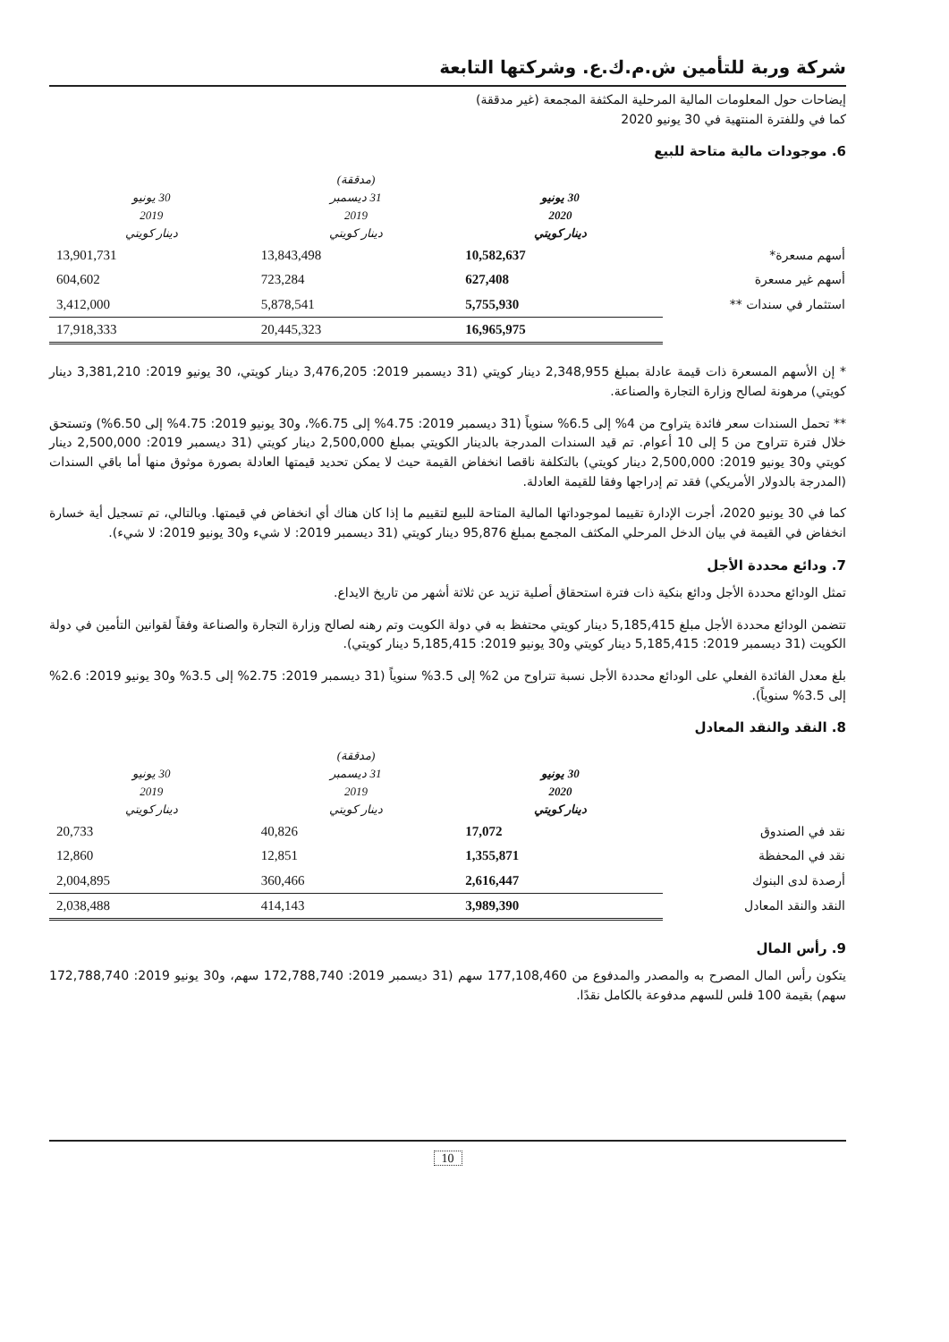شركة وربة للتأمين ش.م.ك.ع. وشركتها التابعة
إيضاحات حول المعلومات المالية المرحلية المكثفة المجمعة (غير مدققة)
كما في وللفترة المنتهية في 30 يونيو 2020
6. موجودات مالية متاحة للبيع
| | 30 يونيو 2020 دينار كويتي | (مدققة) 31 ديسمبر 2019 دينار كويتي | 30 يونيو 2019 دينار كويتي |
| --- | --- | --- | --- |
| أسهم مسعرة* | 10,582,637 | 13,843,498 | 13,901,731 |
| أسهم غير مسعرة | 627,408 | 723,284 | 604,602 |
| استثمار في سندات ** | 5,755,930 | 5,878,541 | 3,412,000 |
| | 16,965,975 | 20,445,323 | 17,918,333 |
* إن الأسهم المسعرة ذات قيمة عادلة بمبلغ 2,348,955 دينار كويتي (31 ديسمبر 2019: 3,476,205 دينار كويتي، 30 يونيو 2019: 3,381,210 دينار كويتي) مرهونة لصالح وزارة التجارة والصناعة.
** تحمل السندات سعر فائدة يتراوح من 4% إلى 6.5% سنوياً (31 ديسمبر 2019: 4.75% إلى 6.75%، و30 يونيو 2019: 4.75% إلى 6.50%) وتستحق خلال فترة تتراوح من 5 إلى 10 أعوام. تم قيد السندات المدرجة بالدينار الكويتي بمبلغ 2,500,000 دينار كويتي (31 ديسمبر 2019: 2,500,000 دينار كويتي و30 يونيو 2019: 2,500,000 دينار كويتي) بالتكلفة ناقصا انخفاض القيمة حيث لا يمكن تحديد قيمتها العادلة بصورة موثوق منها أما باقي السندات (المدرجة بالدولار الأمريكي) فقد تم إدراجها وفقا للقيمة العادلة.
كما في 30 يونيو 2020، أجرت الإدارة تقييما لموجوداتها المالية المتاحة للبيع لتقييم ما إذا كان هناك أي انخفاض في قيمتها. وبالتالي، تم تسجيل أية خسارة انخفاض في القيمة في بيان الدخل المرحلي المكثف المجمع بمبلغ 95,876 دينار كويتي (31 ديسمبر 2019: لا شيء و30 يونيو 2019: لا شيء).
7. ودائع محددة الأجل
تمثل الودائع محددة الأجل ودائع بنكية ذات فترة استحقاق أصلية تزيد عن ثلاثة أشهر من تاريخ الايداع.
تتضمن الودائع محددة الأجل مبلغ 5,185,415 دينار كويتي محتفظ به في دولة الكويت وتم رهنه لصالح وزارة التجارة والصناعة وفقاً لقوانين التأمين في دولة الكويت (31 ديسمبر 2019: 5,185,415 دينار كويتي و30 يونيو 2019: 5,185,415 دينار كويتي).
بلغ معدل الفائدة الفعلي على الودائع محددة الأجل نسبة تتراوح من 2% إلى 3.5% سنوياً (31 ديسمبر 2019: 2.75% إلى 3.5% و30 يونيو 2019: 2.6% إلى 3.5% سنوياً).
8. النقد والنقد المعادل
| | 30 يونيو 2020 دينار كويتي | (مدققة) 31 ديسمبر 2019 دينار كويتي | 30 يونيو 2019 دينار كويتي |
| --- | --- | --- | --- |
| نقد في الصندوق | 17,072 | 40,826 | 20,733 |
| نقد في المحفظة | 1,355,871 | 12,851 | 12,860 |
| أرصدة لدى البنوك | 2,616,447 | 360,466 | 2,004,895 |
| النقد والنقد المعادل | 3,989,390 | 414,143 | 2,038,488 |
9. رأس المال
يتكون رأس المال المصرح به والمصدر والمدفوع من 177,108,460 سهم (31 ديسمبر 2019: 172,788,740 سهم، و30 يونيو 2019: 172,788,740 سهم) بقيمة 100 فلس للسهم مدفوعة بالكامل نقدًا.
10